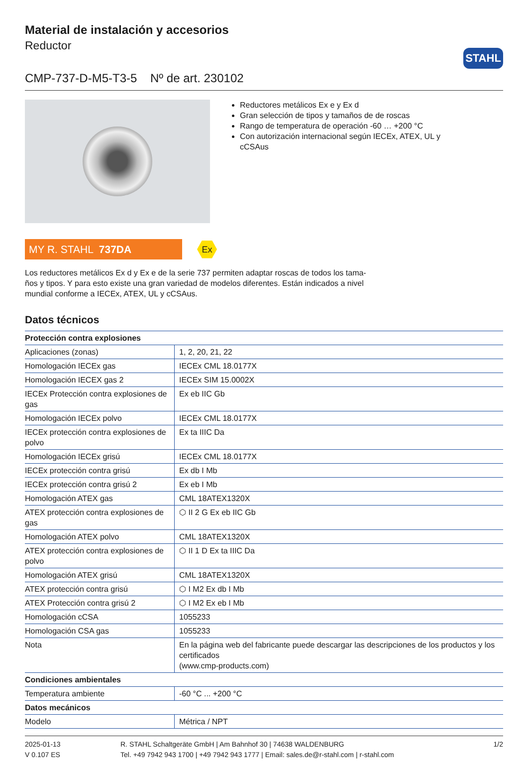STAHL
Material de instalación y accesorios
Reductor
CMP-737-D-M5-T3-5 Nº de art. 230102
Reductores metálicos Ex e y Ex d
Gran selección de tipos y tamaños de de roscas
Rango de temperatura de operación -60 … +200 °C
Con autorización internacional según IECEx, ATEX, UL y cCSAus
MY R. STAHL 737DA
Ex
Los reductores metálicos Ex d y Ex e de la serie 737 permiten adaptar roscas de todos los tama-ños y tipos. Y para esto existe una gran variedad de modelos diferentes. Están indicados a nivel mundial conforme a IECEx, ATEX, UL y cCSAus.
Datos técnicos
| Protección contra explosiones | |
| --- | --- |
| Aplicaciones (zonas) | 1, 2, 20, 21, 22 |
| Homologación IECEx gas | IECEx CML 18.0177X |
| Homologación IECEX gas 2 | IECEx SIM 15.0002X |
| IECEx Protección contra explosiones de gas | Ex eb IIC Gb |
| Homologación IECEx polvo | IECEx CML 18.0177X |
| IECEx protección contra explosiones de polvo | Ex ta IIIC Da |
| Homologación IECEx grisú | IECEx CML 18.0177X |
| IECEx protección contra grisú | Ex db I Mb |
| IECEx protección contra grisú 2 | Ex eb I Mb |
| Homologación ATEX gas | CML 18ATEX1320X |
| ATEX protección contra explosiones de gas | ⬡ II 2 G Ex eb IIC Gb |
| Homologación ATEX polvo | CML 18ATEX1320X |
| ATEX protección contra explosiones de polvo | ⬡ II 1 D Ex ta IIIC Da |
| Homologación ATEX grisú | CML 18ATEX1320X |
| ATEX protección contra grisú | ⬡ I M2 Ex db I Mb |
| ATEX Protección contra grisú 2 | ⬡ I M2 Ex eb I Mb |
| Homologación cCSA | 1055233 |
| Homologación CSA gas | 1055233 |
| Nota | En la página web del fabricante puede descargar las descripciones de los productos y los certificados (www.cmp-products.com) |
| Condiciones ambientales | |
| Temperatura ambiente | -60 °C ... +200 °C |
| Datos mecánicos | |
| Modelo | Métrica / NPT |
2025-01-13
V 0.107 ES
R. STAHL Schaltgeräte GmbH | Am Bahnhof 30 | 74638 WALDENBURG
Tel. +49 7942 943 1700 | +49 7942 943 1777 | Email: sales.de@r-stahl.com | r-stahl.com
1/2